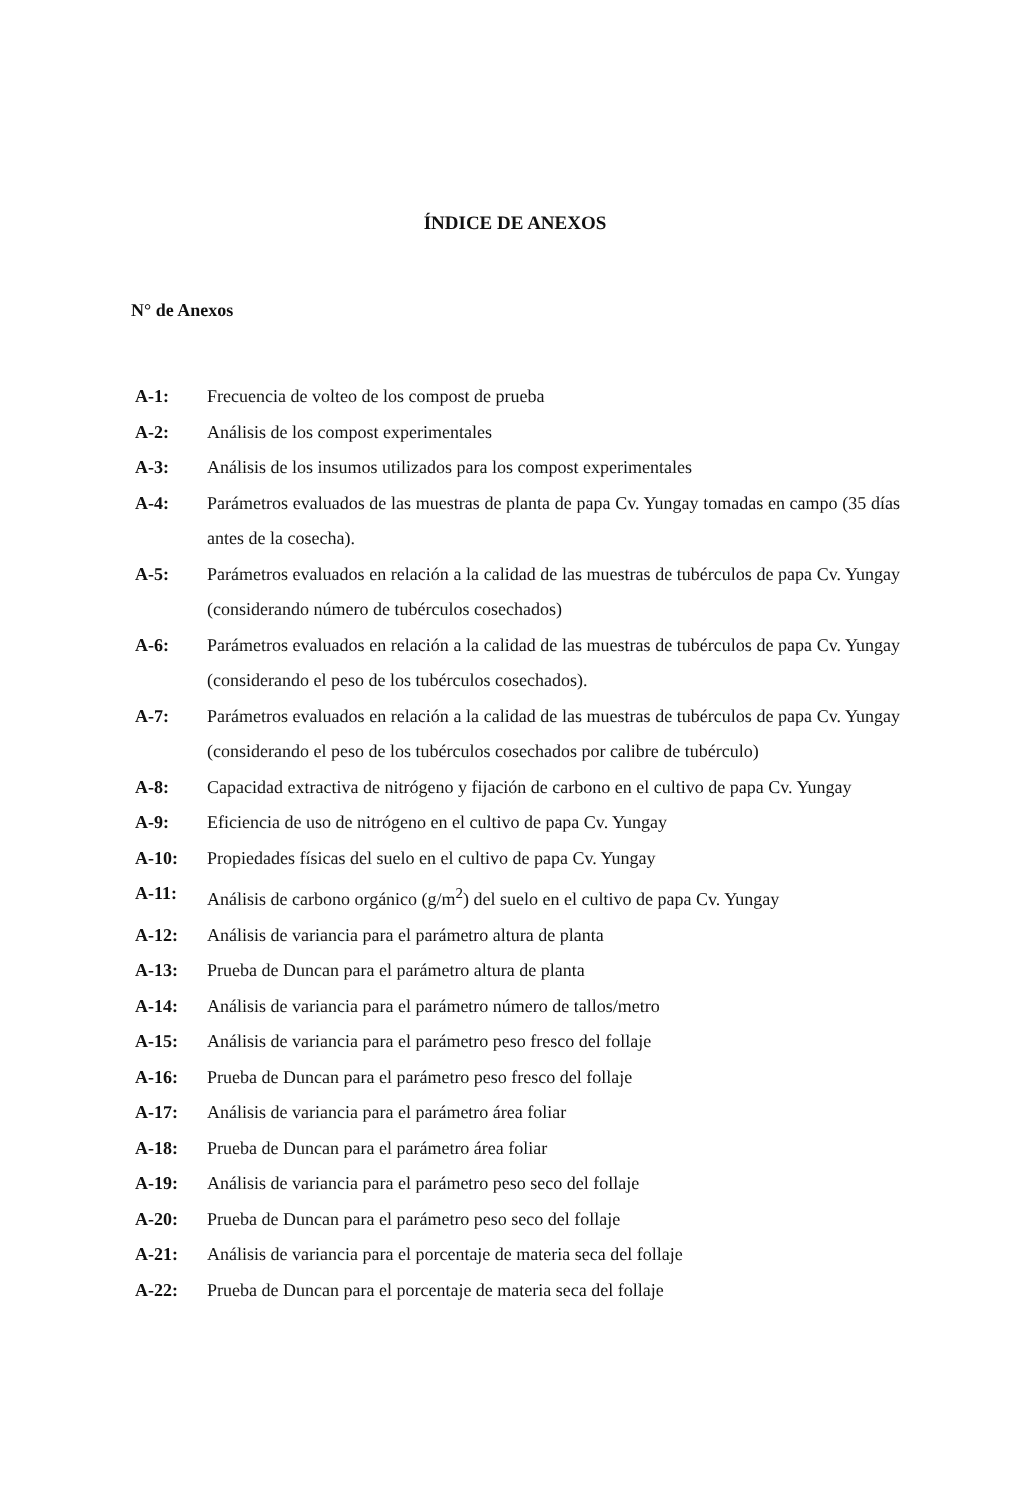ÍNDICE DE ANEXOS
N° de Anexos
A-1: Frecuencia de volteo de los compost de prueba
A-2: Análisis de los compost experimentales
A-3: Análisis de los insumos utilizados para los compost experimentales
A-4: Parámetros evaluados de las muestras de planta de papa Cv. Yungay tomadas en campo (35 días antes de la cosecha).
A-5: Parámetros evaluados en relación a la calidad de las muestras de tubérculos de papa Cv. Yungay (considerando número de tubérculos cosechados)
A-6: Parámetros evaluados en relación a la calidad de las muestras de tubérculos de papa Cv. Yungay (considerando el peso de los tubérculos cosechados).
A-7: Parámetros evaluados en relación a la calidad de las muestras de tubérculos de papa Cv. Yungay (considerando el peso de los tubérculos cosechados por calibre de tubérculo)
A-8: Capacidad extractiva de nitrógeno y fijación de carbono en el cultivo de papa Cv. Yungay
A-9: Eficiencia de uso de nitrógeno en el cultivo de papa Cv. Yungay
A-10: Propiedades físicas del suelo en el cultivo de papa Cv. Yungay
A-11: Análisis de carbono orgánico (g/m<sup>2</sup>) del suelo en el cultivo de papa Cv. Yungay
A-12: Análisis de variancia para el parámetro altura de planta
A-13: Prueba de Duncan para el parámetro altura de planta
A-14: Análisis de variancia para el parámetro número de tallos/metro
A-15: Análisis de variancia para el parámetro peso fresco del follaje
A-16: Prueba de Duncan para el parámetro peso fresco del follaje
A-17: Análisis de variancia para el parámetro área foliar
A-18: Prueba de Duncan para el parámetro área foliar
A-19: Análisis de variancia para el parámetro peso seco del follaje
A-20: Prueba de Duncan para el parámetro peso seco del follaje
A-21: Análisis de variancia para el porcentaje de materia seca del follaje
A-22: Prueba de Duncan para el porcentaje de materia seca del follaje